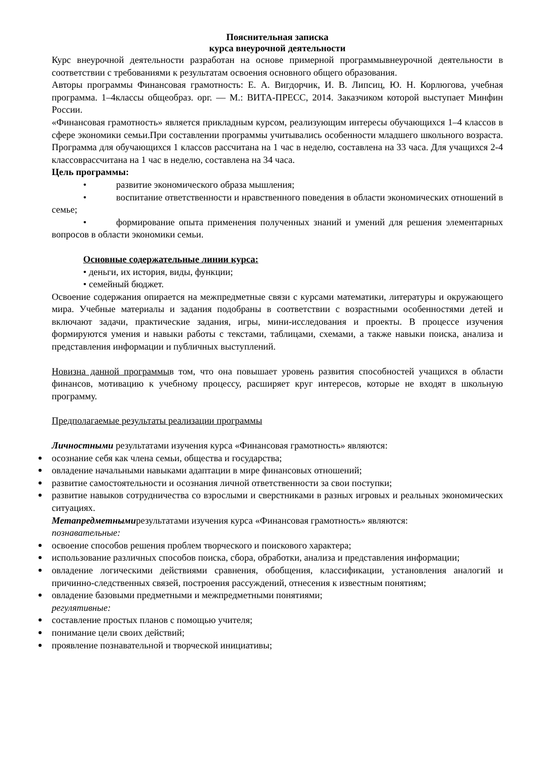Пояснительная записка
курса внеурочной деятельности
Курс внеурочной деятельности разработан на основе примерной программывнеурочной деятельности в соответствии с требованиями к результатам освоения основного общего образования.
Авторы программы Финансовая грамотность: Е. А. Вигдорчик, И. В. Липсиц, Ю. Н. Корлюгова, учебная программа. 1–4классы общеобраз. орг. — М.: ВИТА-ПРЕСС, 2014. Заказчиком которой выступает Минфин России.
«Финансовая грамотность» является прикладным курсом, реализующим интересы обучающихся 1–4 классов в сфере экономики семьи.При составлении программы учитывались особенности младшего школьного возраста. Программа для обучающихся 1 классов рассчитана на 1 час в неделю, составлена на 33 часа. Для учащихся 2-4 классоврассчитана на 1 час в неделю, составлена на 34 часа.
Цель программы:
• развитие экономического образа мышления;
• воспитание ответственности и нравственного поведения в области экономических отношений в семье;
• формирование опыта применения полученных знаний и умений для решения элементарных вопросов в области экономики семьи.
Основные содержательные линии курса:
• деньги, их история, виды, функции;
• семейный бюджет.
Освоение содержания опирается на межпредметные связи с курсами математики, литературы и окружающего мира. Учебные материалы и задания подобраны в соответствии с возрастными особенностями детей и включают задачи, практические задания, игры, мини-исследования и проекты. В процессе изучения формируются умения и навыки работы с текстами, таблицами, схемами, а также навыки поиска, анализа и представления информации и публичных выступлений.
Новизна данной программыв том, что она повышает уровень развития способностей учащихся в области финансов, мотивацию к учебному процессу, расширяет круг интересов, которые не входят в школьную программу.
Предполагаемые результаты реализации программы
Личностными результатами изучения курса «Финансовая грамотность» являются:
осознание себя как члена семьи, общества и государства;
овладение начальными навыками адаптации в мире финансовых отношений;
развитие самостоятельности и осознания личной ответственности за свои поступки;
развитие навыков сотрудничества со взрослыми и сверстниками в разных игровых и реальных экономических ситуациях.
Метапредметнымирезультатами изучения курса «Финансовая грамотность» являются:
познавательные:
освоение способов решения проблем творческого и поискового характера;
использование различных способов поиска, сбора, обработки, анализа и представления информации;
овладение логическими действиями сравнения, обобщения, классификации, установления аналогий и причинно-следственных связей, построения рассуждений, отнесения к известным понятиям;
овладение базовыми предметными и межпредметными понятиями;
регулятивные:
составление простых планов с помощью учителя;
понимание цели своих действий;
проявление познавательной и творческой инициативы;